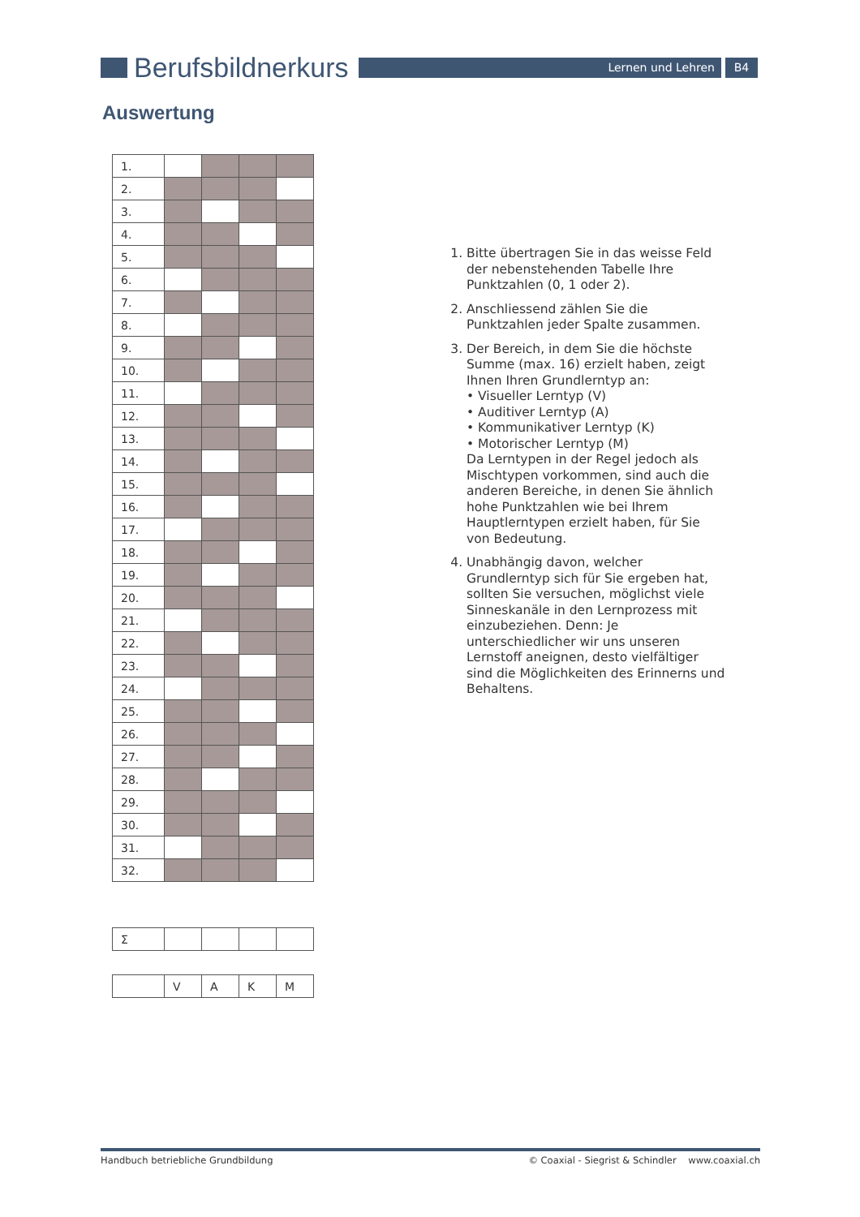Berufsbildnerkurs
Lernen und Lehren B4
Auswertung
| 1. | | | | |
| 2. | | | | |
| 3. | | | | |
| 4. | | | | |
| 5. | | | | |
| 6. | | | | |
| 7. | | | | |
| 8. | | | | |
| 9. | | | | |
| 10. | | | | |
| 11. | | | | |
| 12. | | | | |
| 13. | | | | |
| 14. | | | | |
| 15. | | | | |
| 16. | | | | |
| 17. | | | | |
| 18. | | | | |
| 19. | | | | |
| 20. | | | | |
| 21. | | | | |
| 22. | | | | |
| 23. | | | | |
| 24. | | | | |
| 25. | | | | |
| 26. | | | | |
| 27. | | | | |
| 28. | | | | |
| 29. | | | | |
| 30. | | | | |
| 31. | | | | |
| 32. | | | | |
| Σ | | | | |
| | V | A | K | M |
1. Bitte übertragen Sie in das weisse Feld der nebenstehenden Tabelle Ihre Punktzahlen (0, 1 oder 2).
2. Anschliessend zählen Sie die Punktzahlen jeder Spalte zusammen.
3. Der Bereich, in dem Sie die höchste Summe (max. 16) erzielt haben, zeigt Ihnen Ihren Grundlerntyp an:
• Visueller Lerntyp (V)
• Auditiver Lerntyp (A)
• Kommunikativer Lerntyp (K)
• Motorischer Lerntyp (M)
Da Lerntypen in der Regel jedoch als Mischtypen vorkommen, sind auch die anderen Bereiche, in denen Sie ähnlich hohe Punktzahlen wie bei Ihrem Hauptlerntypen erzielt haben, für Sie von Bedeutung.
4. Unabhängig davon, welcher Grundlerntyp sich für Sie ergeben hat, sollten Sie versuchen, möglichst viele Sinneskanäle in den Lernprozess mit einzubeziehen. Denn: Je unterschiedlicher wir uns unseren Lernstoff aneignen, desto vielfältiger sind die Möglichkeiten des Erinnerns und Behaltens.
Handbuch betriebliche Grundbildung © Coaxial - Siegrist & Schindler www.coaxial.ch